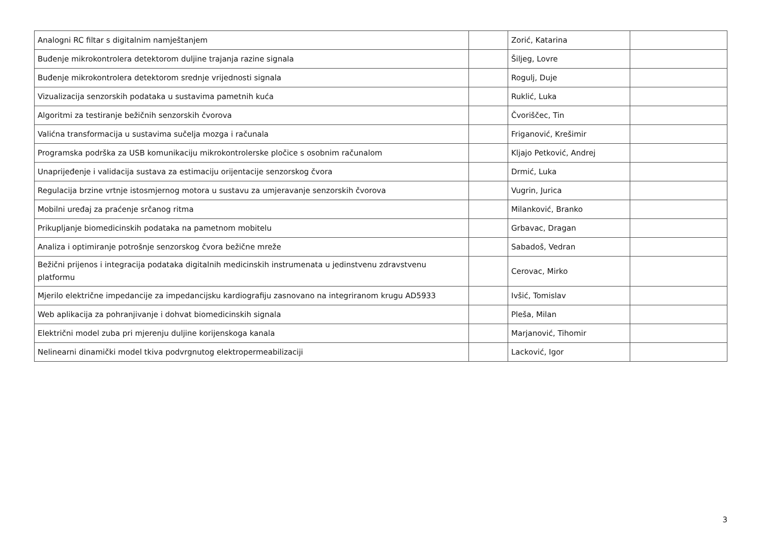| Analogni RC filtar s digitalnim namještanjem | | Zorić, Katarina | |
| Buđenje mikrokontrolera detektorom duljine trajanja razine signala | | Šiljeg, Lovre | |
| Buđenje mikrokontrolera detektorom srednje vrijednosti signala | | Rogulj, Duje | |
| Vizualizacija senzorskih podataka u sustavima pametnih kuća | | Ruklić, Luka | |
| Algoritmi za testiranje bežičnih senzorskih čvorova | | Čvoriščec, Tin | |
| Valićna transformacija u sustavima sučelja mozga i računala | | Friganović, Krešimir | |
| Programska podrška za USB komunikaciju mikrokontrolerske pločice s osobnim računalom | | Kljajo Petković, Andrej | |
| Unaprijeđenje i validacija sustava za estimaciju orijentacije senzorskog čvora | | Drmić, Luka | |
| Regulacija brzine vrtnje istosmjernog motora u sustavu za umjeravanje senzorskih čvorova | | Vugrin, Jurica | |
| Mobilni uređaj za praćenje srčanog ritma | | Milanković, Branko | |
| Prikupljanje biomedicinskih podataka na pametnom mobitelu | | Grbavac, Dragan | |
| Analiza i optimiranje potrošnje senzorskog čvora bežične mreže | | Sabadoš, Vedran | |
| Bežični prijenos i integracija podataka digitalnih medicinskih instrumenata u jedinstvenu zdravstvenu platformu | | Cerovac, Mirko | |
| Mjerilo električne impedancije za impedancijsku kardiografiju zasnovano na integriranom krugu AD5933 | | Ivšić, Tomislav | |
| Web aplikacija za pohranjivanje i dohvat biomedicinskih signala | | Pleša, Milan | |
| Električni model zuba pri mjerenju duljine korijenskoga kanala | | Marjanović, Tihomir | |
| Nelinearni dinamički model tkiva podvrgnutog elektropermeabilizaciji | | Lacković, Igor | |
3